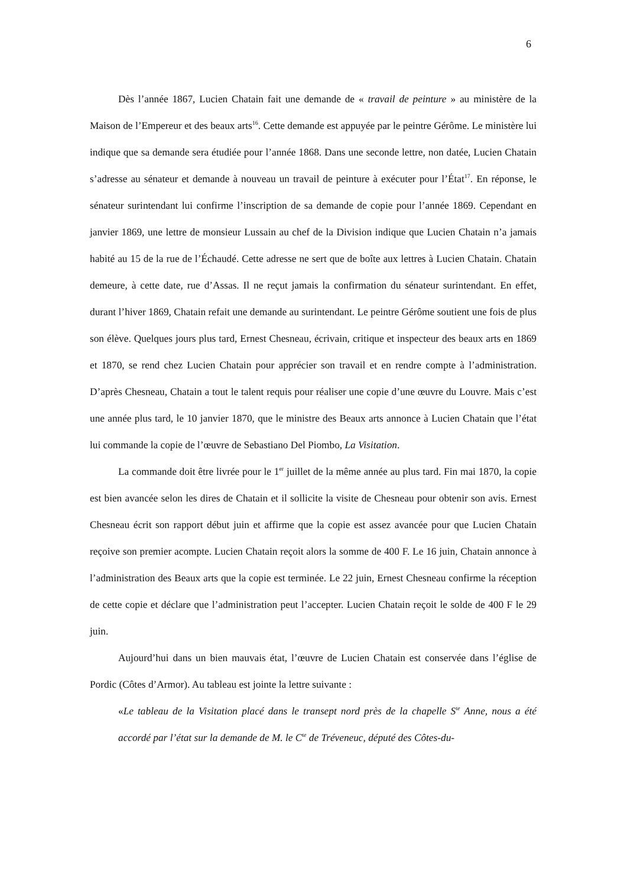6
Dès l’année 1867, Lucien Chatain fait une demande de « travail de peinture » au ministère de la Maison de l’Empereur et des beaux arts<sup>16</sup>. Cette demande est appuyée par le peintre Gérôme. Le ministère lui indique que sa demande sera étudiée pour l’année 1868. Dans une seconde lettre, non datée, Lucien Chatain s’adresse au sénateur et demande à nouveau un travail de peinture à exécuter pour l’État<sup>17</sup>. En réponse, le sénateur surintendant lui confirme l’inscription de sa demande de copie pour l’année 1869. Cependant en janvier 1869, une lettre de monsieur Lussain au chef de la Division indique que Lucien Chatain n’a jamais habité au 15 de la rue de l’Échaudé. Cette adresse ne sert que de boîte aux lettres à Lucien Chatain. Chatain demeure, à cette date, rue d’Assas. Il ne reçut jamais la confirmation du sénateur surintendant. En effet, durant l’hiver 1869, Chatain refait une demande au surintendant. Le peintre Gérôme soutient une fois de plus son élève. Quelques jours plus tard, Ernest Chesneau, écrivain, critique et inspecteur des beaux arts en 1869 et 1870, se rend chez Lucien Chatain pour apprécier son travail et en rendre compte à l’administration. D’après Chesneau, Chatain a tout le talent requis pour réaliser une copie d’une œuvre du Louvre. Mais c’est une année plus tard, le 10 janvier 1870, que le ministre des Beaux arts annonce à Lucien Chatain que l’état lui commande la copie de l’œuvre de Sebastiano Del Piombo, La Visitation.
La commande doit être livrée pour le 1<sup>er</sup> juillet de la même année au plus tard. Fin mai 1870, la copie est bien avancée selon les dires de Chatain et il sollicite la visite de Chesneau pour obtenir son avis. Ernest Chesneau écrit son rapport début juin et affirme que la copie est assez avancée pour que Lucien Chatain reçoive son premier acompte. Lucien Chatain reçoit alors la somme de 400 F. Le 16 juin, Chatain annonce à l’administration des Beaux arts que la copie est terminée. Le 22 juin, Ernest Chesneau confirme la réception de cette copie et déclare que l’administration peut l’accepter. Lucien Chatain reçoit le solde de 400 F le 29 juin.
Aujourd’hui dans un bien mauvais état, l’œuvre de Lucien Chatain est conservée dans l’église de Pordic (Côtes d’Armor). Au tableau est jointe la lettre suivante :
«Le tableau de la Visitation placé dans le transept nord près de la chapelle S<sup>te</sup> Anne, nous a été accordé par l’état sur la demande de M. le C<sup>te</sup> de Tréveneuc, député des Côtes-du-